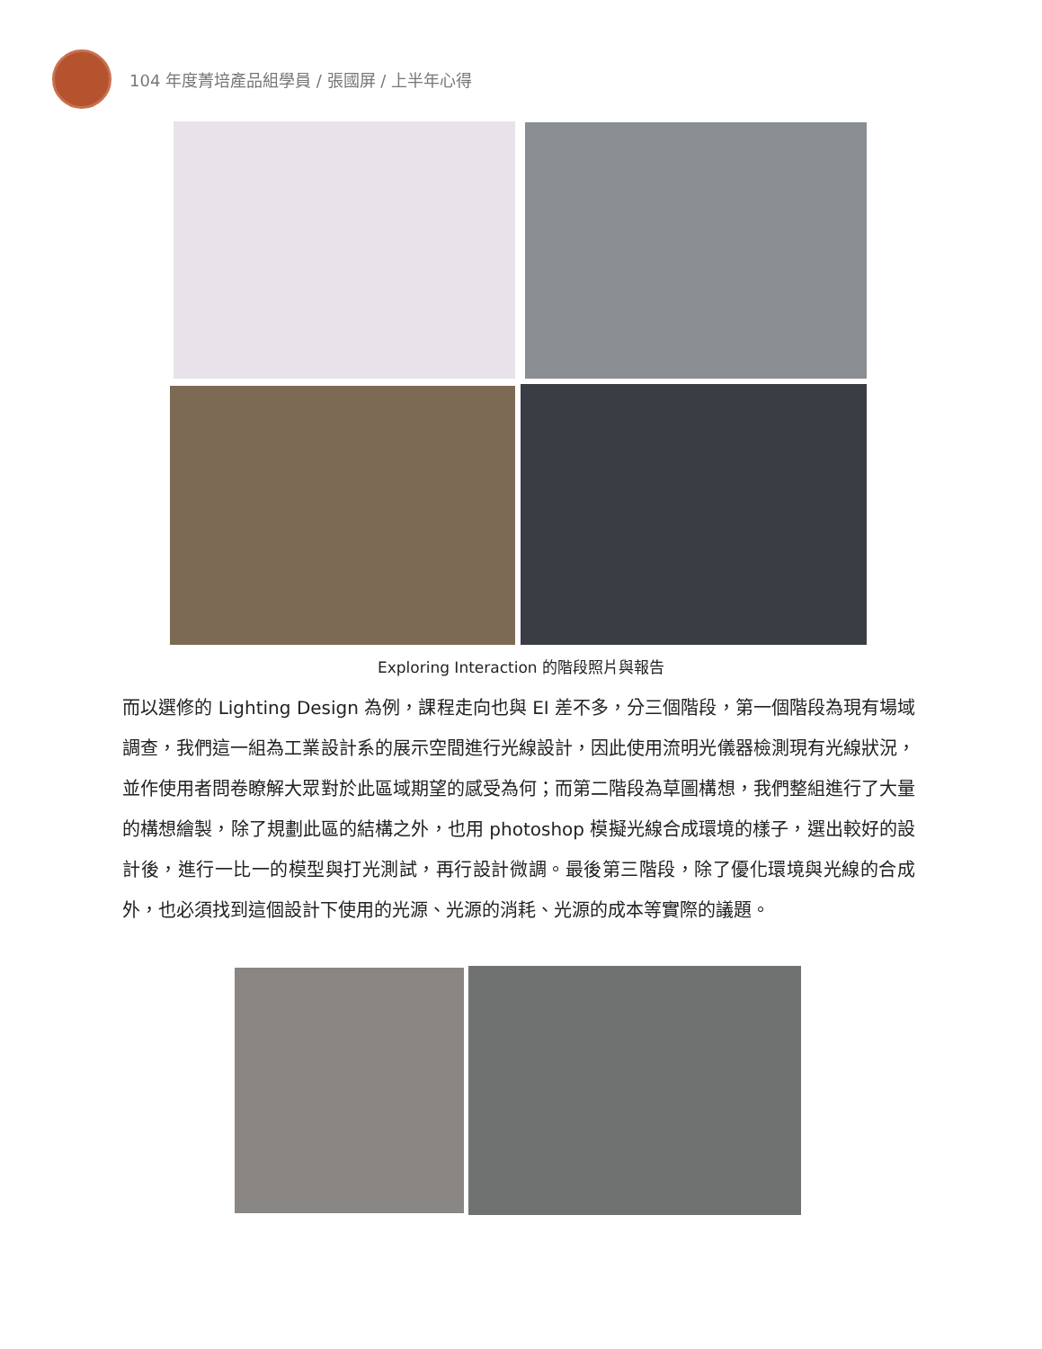104 年度菁培產品組學員 / 張國屏 / 上半年心得
Exploring Interaction 的階段照片與報告
而以選修的 Lighting Design 為例，課程走向也與 EI 差不多，分三個階段，第一個階段為現有場域調查，我們這一組為工業設計系的展示空間進行光線設計，因此使用流明光儀器檢測現有光線狀況，並作使用者問卷瞭解大眾對於此區域期望的感受為何；而第二階段為草圖構想，我們整組進行了大量的構想繪製，除了規劃此區的結構之外，也用 photoshop 模擬光線合成環境的樣子，選出較好的設計後，進行一比一的模型與打光測試，再行設計微調。最後第三階段，除了優化環境與光線的合成外，也必須找到這個設計下使用的光源、光源的消耗、光源的成本等實際的議題。